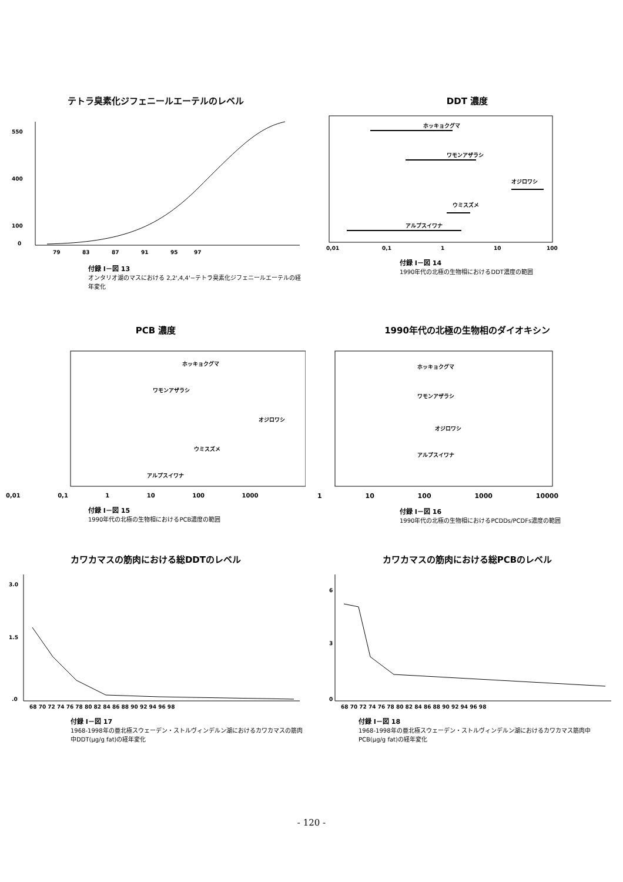テトラ臭素化ジフェニールエーテルのレベル
550
400
100
0
79
83
87
91
95
97
付録 I－図 13
オンタリオ湖のマスにおける 2,2',4,4'−テトラ臭素化ジフェニールエーテルの経年変化
DDT 濃度
ホッキョクグマ
ワモンアザラシ
オジロワシ
ウミスズメ
アルプスイワナ
0,01
0,1
1
10
100
付録 I－図 14
1990年代の北極の生物相におけるDDT濃度の範囲
PCB 濃度
ホッキョクグマ
ワモンアザラシ
オジロワシ
ウミスズメ
アルプスイワナ
0,01 0,1 1 10 100 1000
付録 I－図 15
1990年代の北極の生物相におけるPCB濃度の範囲
1990年代の北極の生物相のダイオキシン
ホッキョクグマ
ワモンアザラシ
オジロワシ
アルプスイワナ
1 10 100 1000 10000
付録 I－図 16
1990年代の北極の生物相におけるPCDDs/PCDFs濃度の範囲
カワカマスの筋肉における総DDTのレベル
3.0
1.5
.0
68 70 72 74 76 78 80 82 84 86 88 90 92 94 96 98
付録 I－図 17
1968-1998年の亜北極スウェーデン・ストルヴィンデルン湖におけるカワカマスの筋肉中DDT(μg/g fat)の経年変化
カワカマスの筋肉における総PCBのレベル
6
3
0
68 70 72 74 76 78 80 82 84 86 88 90 92 94 96 98
付録 I－図 18
1968-1998年の亜北極スウェーデン・ストルヴィンデルン湖におけるカワカマス筋肉中PCB(μg/g fat)の経年変化
- 120 -